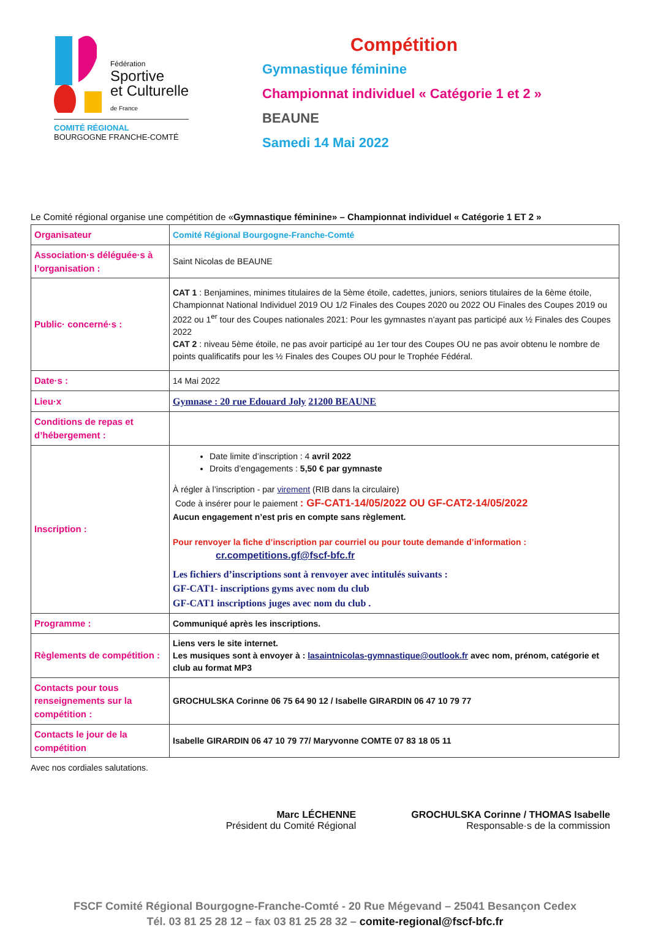Fédération
Sportive
et Culturelle
de France
COMITÉ RÉGIONAL
BOURGOGNE FRANCHE-COMTÉ
Compétition
Gymnastique féminine
Championnat individuel « Catégorie 1 et 2 »
BEAUNE
Samedi 14 Mai 2022
Le Comité régional organise une compétition de «Gymnastique féminine» – Championnat individuel « Catégorie 1 ET 2 »
| Organisateur | Comité Régional Bourgogne-Franche-Comté |
| Association·s déléguée·s à l’organisation : | Saint Nicolas de BEAUNE |
| Public· concerné·s : | CAT 1 : Benjamines, minimes titulaires de la 5ème étoile, cadettes, juniors, seniors titulaires de la 6ème étoile, Championnat National Individuel 2019 OU 1/2 Finales des Coupes 2020 ou 2022 OU Finales des Coupes 2019 ou 2022 ou 1<sup>er</sup> tour des Coupes nationales 2021: Pour les gymnastes n’ayant pas participé aux ½ Finales des Coupes 2022 CAT 2 : niveau 5ème étoile, ne pas avoir participé au 1er tour des Coupes OU ne pas avoir obtenu le nombre de points qualificatifs pour les ½ Finales des Coupes OU pour le Trophée Fédéral. |
| Date·s : | 14 Mai 2022 |
| Lieu·x | Gymnase : 20 rue Edouard Joly 21200 BEAUNE |
| Conditions de repas et d’hébergement : | |
| Inscription : | Date limite d’inscription : 4 avril 2022 Droits d’engagements : 5,50 € par gymnaste À régler à l’inscription - par virement (RIB dans la circulaire) Code à insérer pour le paiement : GF-CAT1-14/05/2022 OU GF-CAT2-14/05/2022 Aucun engagement n’est pris en compte sans règlement. Pour renvoyer la fiche d’inscription par courriel ou pour toute demande d’information : cr.competitions.gf@fscf-bfc.fr Les fichiers d’inscriptions sont à renvoyer avec intitulés suivants : GF-CAT1- inscriptions gyms avec nom du club GF-CAT1 inscriptions juges avec nom du club . |
| Programme : | Communiqué après les inscriptions. |
| Règlements de compétition : | Liens vers le site internet. Les musiques sont à envoyer à : lasaintnicolas-gymnastique@outlook.fr avec nom, prénom, catégorie et club au format MP3 |
| Contacts pour tous renseignements sur la compétition : | GROCHULSKA Corinne 06 75 64 90 12 / Isabelle GIRARDIN 06 47 10 79 77 |
| Contacts le jour de la compétition | Isabelle GIRARDIN 06 47 10 79 77/ Maryvonne COMTE 07 83 18 05 11 |
Avec nos cordiales salutations.
Marc LÉCHENNE
Président du Comité Régional
GROCHULSKA Corinne / THOMAS Isabelle
Responsable·s de la commission
FSCF Comité Régional Bourgogne-Franche-Comté - 20 Rue Mégevand – 25041 Besançon Cedex
Tél. 03 81 25 28 12 – fax 03 81 25 28 32 – comite-regional@fscf-bfc.fr